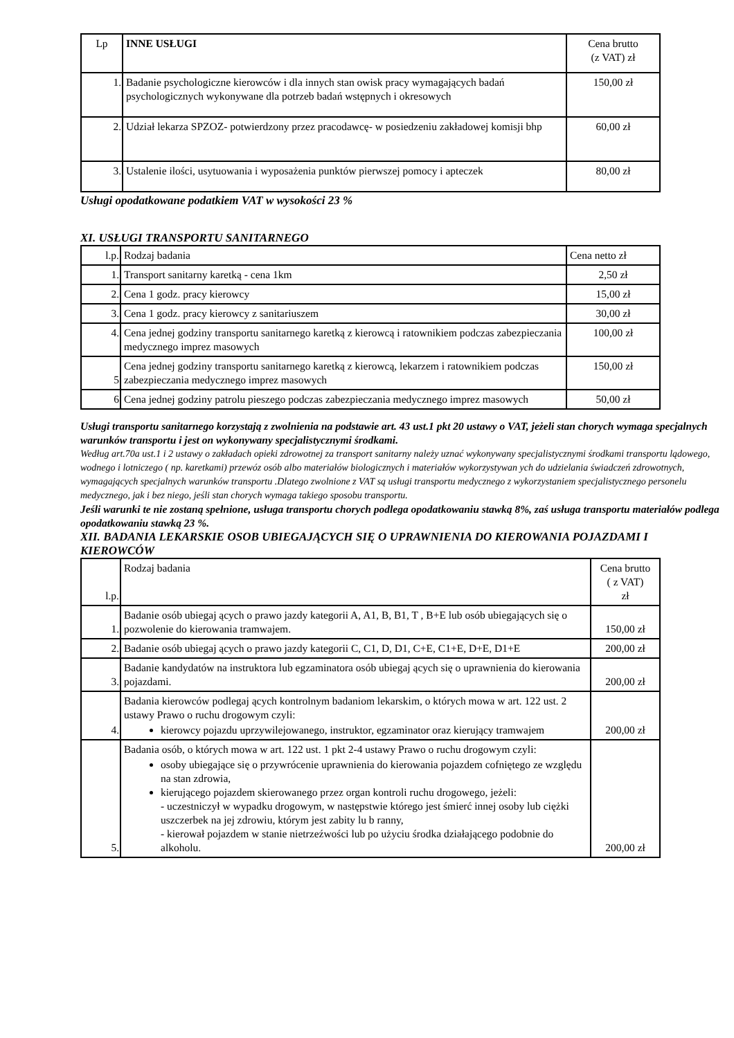| Lp | INNE USŁUGI | Cena brutto (z VAT) zł |
| --- | --- | --- |
| 1. | Badanie psychologiczne kierowców i dla innych stan owisk pracy wymagających badań psychologicznych wykonywane dla potrzeb badań wstępnych i okresowych | 150,00 zł |
| 2. | Udział lekarza SPZOZ- potwierdzony przez pracodawcę- w posiedzeniu zakładowej komisji bhp | 60,00 zł |
| 3. | Ustalenie ilości, usytuowania i wyposażenia punktów pierwszej pomocy i apteczek | 80,00 zł |
Usługi opodatkowane podatkiem VAT w wysokości 23 %
XI. USŁUGI TRANSPORTU SANITARNEGO
| l.p. | Rodzaj badania | Cena netto zł |
| 1. | Transport sanitarny karetką - cena 1km | 2,50 zł |
| 2. | Cena 1 godz. pracy kierowcy | 15,00 zł |
| 3. | Cena 1 godz. pracy kierowcy z sanitariuszem | 30,00 zł |
| 4. | Cena jednej godziny transportu sanitarnego karetką z kierowcą i ratownikiem podczas zabezpieczania medycznego imprez masowych | 100,00 zł |
| 5 | Cena jednej godziny transportu sanitarnego karetką z kierowcą, lekarzem i ratownikiem podczas zabezpieczania medycznego imprez masowych | 150,00 zł |
| 6 | Cena jednej godziny patrolu pieszego podczas zabezpieczania medycznego imprez masowych | 50,00 zł |
Usługi transportu sanitarnego korzystają z zwolnienia na podstawie art. 43 ust.1 pkt 20 ustawy o VAT, jeżeli stan chorych wymaga specjalnych warunków transportu i jest on wykonywany specjalistycznymi środkami.
Według art.70a ust.1 i 2 ustawy o zakładach opieki zdrowotnej za transport sanitarny należy uznać wykonywany specjalistycznymi środkami transportu lądowego, wodnego i lotniczego ( np. karetkami) przewóz osób albo materiałów biologicznych i materiałów wykorzystywan ych do udzielania świadczeń zdrowotnych, wymagających specjalnych warunków transportu .Dlatego zwolnione z VAT są usługi transportu medycznego z wykorzystaniem specjalistycznego personelu medycznego, jak i bez niego, jeśli stan chorych wymaga takiego sposobu transportu.
Jeśli warunki te nie zostaną spełnione, usługa transportu chorych podlega opodatkowaniu stawką 8%, zaś usługa transportu materiałów podlega opodatkowaniu stawką 23 %.
XII. BADANIA LEKARSKIE OSOB UBIEGAJĄCYCH SIĘ O UPRAWNIENIA DO KIEROWANIA POJAZDAMI I KIEROWCÓW
| l.p. | Rodzaj badania | Cena brutto ( z VAT) zł |
| 1. | Badanie osób ubiegaj ących o prawo jazdy kategorii A, A1, B, B1, T , B+E lub osób ubiegających się o pozwolenie do kierowania tramwajem. | 150,00 zł |
| 2. | Badanie osób ubiegaj ących o prawo jazdy kategorii C, C1, D, D1, C+E, C1+E, D+E, D1+E | 200,00 zł |
| 3. | Badanie kandydatów na instruktora lub egzaminatora osób ubiegaj ących się o uprawnienia do kierowania pojazdami. | 200,00 zł |
| 4. | Badania kierowców podlegaj ących kontrolnym badaniom lekarskim, o których mowa w art. 122 ust. 2 ustawy Prawo o ruchu drogowym czyli: kierowcy pojazdu uprzywilejowanego, instruktor, egzaminator oraz kierujący tramwajem | 200,00 zł |
| 5. | Badania osób, o których mowa w art. 122 ust. 1 pkt 2-4 ustawy Prawo o ruchu drogowym czyli: osoby ubiegające się o przywrócenie uprawnienia do kierowania pojazdem cofniętego ze względu na stan zdrowia, kierującego pojazdem skierowanego przez organ kontroli ruchu drogowego, jeżeli: - uczestniczył w wypadku drogowym, w następstwie którego jest śmierć innej osoby lub ciężki uszczerbek na jej zdrowiu, którym jest zabity lu b ranny, - kierował pojazdem w stanie nietrzeźwości lub po użyciu środka działającego podobnie do alkoholu. | 200,00 zł |